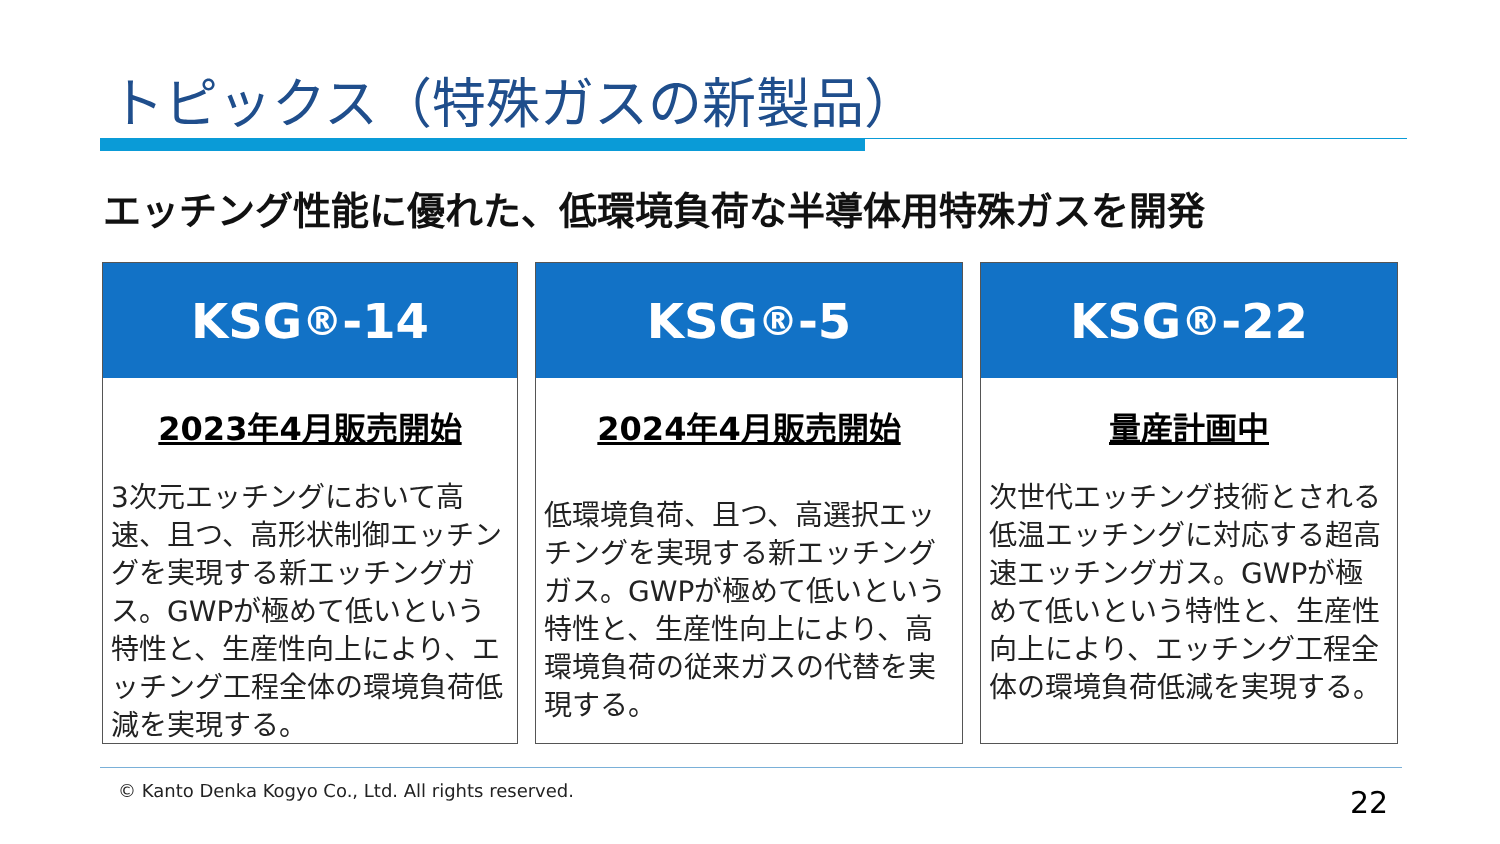トピックス（特殊ガスの新製品）
エッチング性能に優れた、低環境負荷な半導体用特殊ガスを開発
KSG<sup>®</sup>-14
2023年4月販売開始
3次元エッチングにおいて高速、且つ、高形状制御エッチングを実現する新エッチングガス。GWPが極めて低いという特性と、生産性向上により、エッチング工程全体の環境負荷低減を実現する。
KSG<sup>®</sup>-5
2024年4月販売開始
低環境負荷、且つ、高選択エッチングを実現する新エッチングガス。GWPが極めて低いという特性と、生産性向上により、高環境負荷の従来ガスの代替を実現する。
KSG<sup>®</sup>-22
量産計画中
次世代エッチング技術とされる低温エッチングに対応する超高速エッチングガス。GWPが極めて低いという特性と、生産性向上により、エッチング工程全体の環境負荷低減を実現する。
© Kanto Denka Kogyo Co., Ltd. All rights reserved.
22